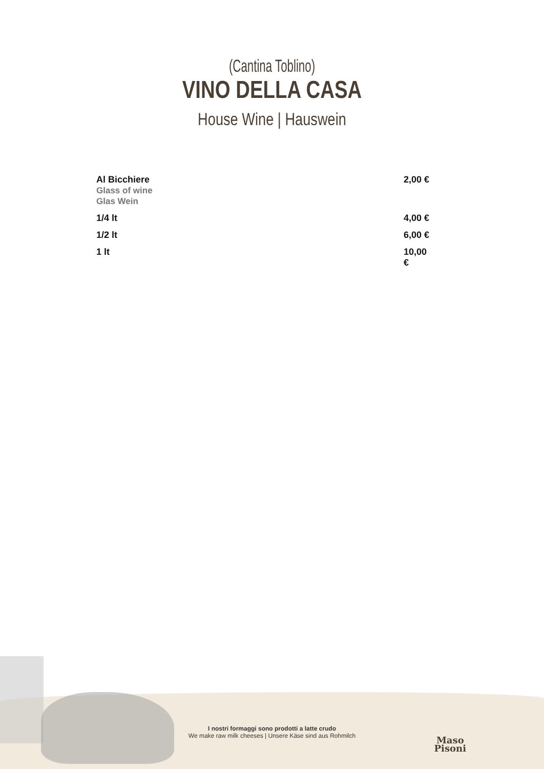(Cantina Toblino)
VINO DELLA CASA
House Wine | Hauswein
| Al Bicchiere Glass of wine Glas Wein | 2,00 € |
| 1/4 lt | 4,00 € |
| 1/2 lt | 6,00 € |
| 1 lt | 10,00 € |
I nostri formaggi sono prodotti a latte crudo
We make raw milk cheeses | Unsere Käse sind aus Rohmilch
Maso
Pisoni